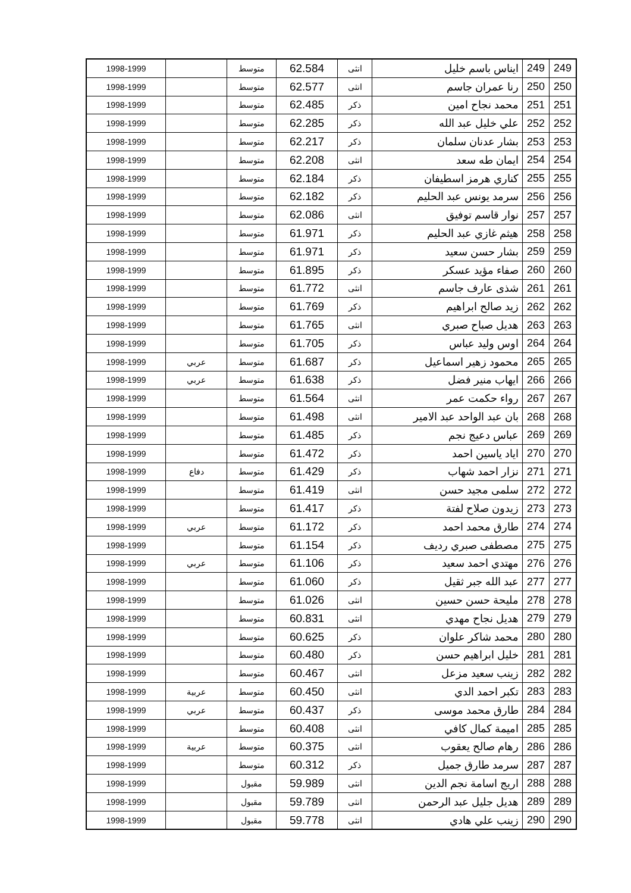| 249 | 249 | ايناس باسم خليل | انثى | 62.584 | متوسط | | 1998-1999 |
| 250 | 250 | رنا عمران جاسم | انثى | 62.577 | متوسط | | 1998-1999 |
| 251 | 251 | محمد نجاح امين | ذكر | 62.485 | متوسط | | 1998-1999 |
| 252 | 252 | علي خليل عبد الله | ذكر | 62.285 | متوسط | | 1998-1999 |
| 253 | 253 | بشار عدنان سلمان | ذكر | 62.217 | متوسط | | 1998-1999 |
| 254 | 254 | ايمان طه سعد | انثى | 62.208 | متوسط | | 1998-1999 |
| 255 | 255 | كناري هرمز اسطيفان | ذكر | 62.184 | متوسط | | 1998-1999 |
| 256 | 256 | سرمد يونس عبد الحليم | ذكر | 62.182 | متوسط | | 1998-1999 |
| 257 | 257 | نوار قاسم توفيق | انثى | 62.086 | متوسط | | 1998-1999 |
| 258 | 258 | هيثم غازي عبد الحليم | ذكر | 61.971 | متوسط | | 1998-1999 |
| 259 | 259 | بشار حسن سعيد | ذكر | 61.971 | متوسط | | 1998-1999 |
| 260 | 260 | صفاء مؤيد عسكر | ذكر | 61.895 | متوسط | | 1998-1999 |
| 261 | 261 | شذى عارف جاسم | انثى | 61.772 | متوسط | | 1998-1999 |
| 262 | 262 | زيد صالح ابراهيم | ذكر | 61.769 | متوسط | | 1998-1999 |
| 263 | 263 | هديل صباح صبري | انثى | 61.765 | متوسط | | 1998-1999 |
| 264 | 264 | اوس وليد عباس | ذكر | 61.705 | متوسط | | 1998-1999 |
| 265 | 265 | محمود زهير اسماعيل | ذكر | 61.687 | متوسط | عربي | 1998-1999 |
| 266 | 266 | ايهاب منير فضل | ذكر | 61.638 | متوسط | عربي | 1998-1999 |
| 267 | 267 | رواء حكمت عمر | انثى | 61.564 | متوسط | | 1998-1999 |
| 268 | 268 | بان عبد الواحد عبد الامير | انثى | 61.498 | متوسط | | 1998-1999 |
| 269 | 269 | عباس دعيج نجم | ذكر | 61.485 | متوسط | | 1998-1999 |
| 270 | 270 | اياد ياسين احمد | ذكر | 61.472 | متوسط | | 1998-1999 |
| 271 | 271 | نزار احمد شهاب | ذكر | 61.429 | متوسط | دفاع | 1998-1999 |
| 272 | 272 | سلمى مجيد حسن | انثى | 61.419 | متوسط | | 1998-1999 |
| 273 | 273 | زيدون صلاح لفتة | ذكر | 61.417 | متوسط | | 1998-1999 |
| 274 | 274 | طارق محمد احمد | ذكر | 61.172 | متوسط | عربي | 1998-1999 |
| 275 | 275 | مصطفى صبري رديف | ذكر | 61.154 | متوسط | | 1998-1999 |
| 276 | 276 | مهتدي احمد سعيد | ذكر | 61.106 | متوسط | عربي | 1998-1999 |
| 277 | 277 | عبد الله جبر ثقيل | ذكر | 61.060 | متوسط | | 1998-1999 |
| 278 | 278 | مليحة حسن حسين | انثى | 61.026 | متوسط | | 1998-1999 |
| 279 | 279 | هديل نجاح مهدي | انثى | 60.831 | متوسط | | 1998-1999 |
| 280 | 280 | محمد شاكر علوان | ذكر | 60.625 | متوسط | | 1998-1999 |
| 281 | 281 | خليل ابراهيم حسن | ذكر | 60.480 | متوسط | | 1998-1999 |
| 282 | 282 | زينب سعيد مزعل | انثى | 60.467 | متوسط | | 1998-1999 |
| 283 | 283 | تكبر احمد الدي | انثى | 60.450 | متوسط | عربية | 1998-1999 |
| 284 | 284 | طارق محمد موسى | ذكر | 60.437 | متوسط | عربي | 1998-1999 |
| 285 | 285 | اميمة كمال كافي | انثى | 60.408 | متوسط | | 1998-1999 |
| 286 | 286 | رهام صالح يعقوب | انثى | 60.375 | متوسط | عربية | 1998-1999 |
| 287 | 287 | سرمد طارق جميل | ذكر | 60.312 | متوسط | | 1998-1999 |
| 288 | 288 | اريج اسامة نجم الدين | انثى | 59.989 | مقبول | | 1998-1999 |
| 289 | 289 | هديل جليل عبد الرحمن | انثى | 59.789 | مقبول | | 1998-1999 |
| 290 | 290 | زينب علي هادي | انثى | 59.778 | مقبول | | 1998-1999 |